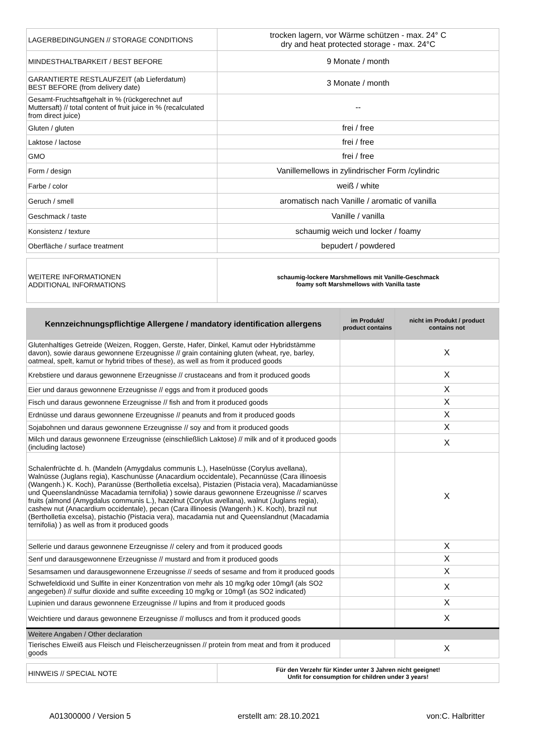| LAGERBEDINGUNGEN // STORAGE CONDITIONS | trocken lagern, vor Wärme schützen - max. 24° C dry and heat protected storage - max. 24°C |
| MINDESTHALTBARKEIT / BEST BEFORE | 9 Monate / month |
| GARANTIERTE RESTLAUFZEIT (ab Lieferdatum) BEST BEFORE (from delivery date) | 3 Monate / month |
| Gesamt-Fruchtsaftgehalt in % (rückgerechnet auf Muttersaft) // total content of fruit juice in % (recalculated from direct juice) | -- |
| Gluten / gluten | frei / free |
| Laktose / lactose | frei / free |
| GMO | frei / free |
| Form / design | Vanillemellows in zylindrischer Form /cylindric |
| Farbe / color | weiß / white |
| Geruch / smell | aromatisch nach Vanille / aromatic of vanilla |
| Geschmack / taste | Vanille / vanilla |
| Konsistenz / texture | schaumig weich und locker / foamy |
| Oberfläche / surface treatment | bepudert / powdered |
| WEITERE INFORMATIONEN ADDITIONAL INFORMATIONS | schaumig-lockere Marshmellows mit Vanille-Geschmack foamy soft Marshmellows with Vanilla taste |
| Kennzeichnungspflichtige Allergene / mandatory identification allergens | im Produkt/ product contains | nicht im Produkt / product contains not |
| --- | --- | --- |
| Glutenhaltiges Getreide (Weizen, Roggen, Gerste, Hafer, Dinkel, Kamut oder Hybridstämme davon), sowie daraus gewonnene Erzeugnisse // grain containing gluten (wheat, rye, barley, oatmeal, spelt, kamut or hybrid tribes of these), as well as from it produced goods | | X |
| Krebstiere und daraus gewonnene Erzeugnisse // crustaceans and from it produced goods | | X |
| Eier und daraus gewonnene Erzeugnisse // eggs and from it produced goods | | X |
| Fisch und daraus gewonnene Erzeugnisse // fish and from it produced goods | | X |
| Erdnüsse und daraus gewonnene Erzeugnisse // peanuts and from it produced goods | | X |
| Sojabohnen und daraus gewonnene Erzeugnisse // soy and from it produced goods | | X |
| Milch und daraus gewonnene Erzeugnisse (einschließlich Laktose) // milk and of it produced goods (including lactose) | | X |
| Schalenfrüchte d. h. (Mandeln (Amygdalus communis L.), Haselnüsse (Corylus avellana), Walnüsse (Juglans regia), Kaschunüsse (Anacardium occidentale), Pecannüsse (Cara illinoesis (Wangenh.) K. Koch), Paranüsse (Bertholletia excelsa), Pistazien (Pistacia vera), Macadamianüsse und Queenslandnüsse Macadamia ternifolia) ) sowie daraus gewonnene Erzeugnisse // scarves fruits (almond (Amygdalus communis L.), hazelnut (Corylus avellana), walnut (Juglans regia), cashew nut (Anacardium occidentale), pecan (Cara illinoesis (Wangenh.) K. Koch), brazil nut (Bertholletia excelsa), pistachio (Pistacia vera), macadamia nut and Queenslandnut (Macadamia ternifolia) ) as well as from it produced goods | | X |
| Sellerie und daraus gewonnene Erzeugnisse // celery and from it produced goods | | X |
| Senf und darausgewonnene Erzeugnisse // mustard and from it produced goods | | X |
| Sesamsamen und darausgewonnene Erzeugnisse // seeds of sesame and from it produced goods | | X |
| Schwefeldioxid und Sulfite in einer Konzentration von mehr als 10 mg/kg oder 10mg/l (als SO2 angegeben) // sulfur dioxide and sulfite exceeding 10 mg/kg or 10mg/l (as SO2 indicated) | | X |
| Lupinien und daraus gewonnene Erzeugnisse // lupins and from it produced goods | | X |
| Weichtiere und daraus gewonnene Erzeugnisse // molluscs and from it produced goods | | X |
| Weitere Angaben / Other declaration | | |
| Tierisches Eiweiß aus Fleisch und Fleischerzeugnissen // protein from meat and from it produced goods | | X |
| HINWEIS // SPECIAL NOTE | Für den Verzehr für Kinder unter 3 Jahren nicht geeignet! Unfit for consumption for children under 3 years! |
A01300000 / Version 5 erstellt am: 28.10.2021 von:C. Halbritter